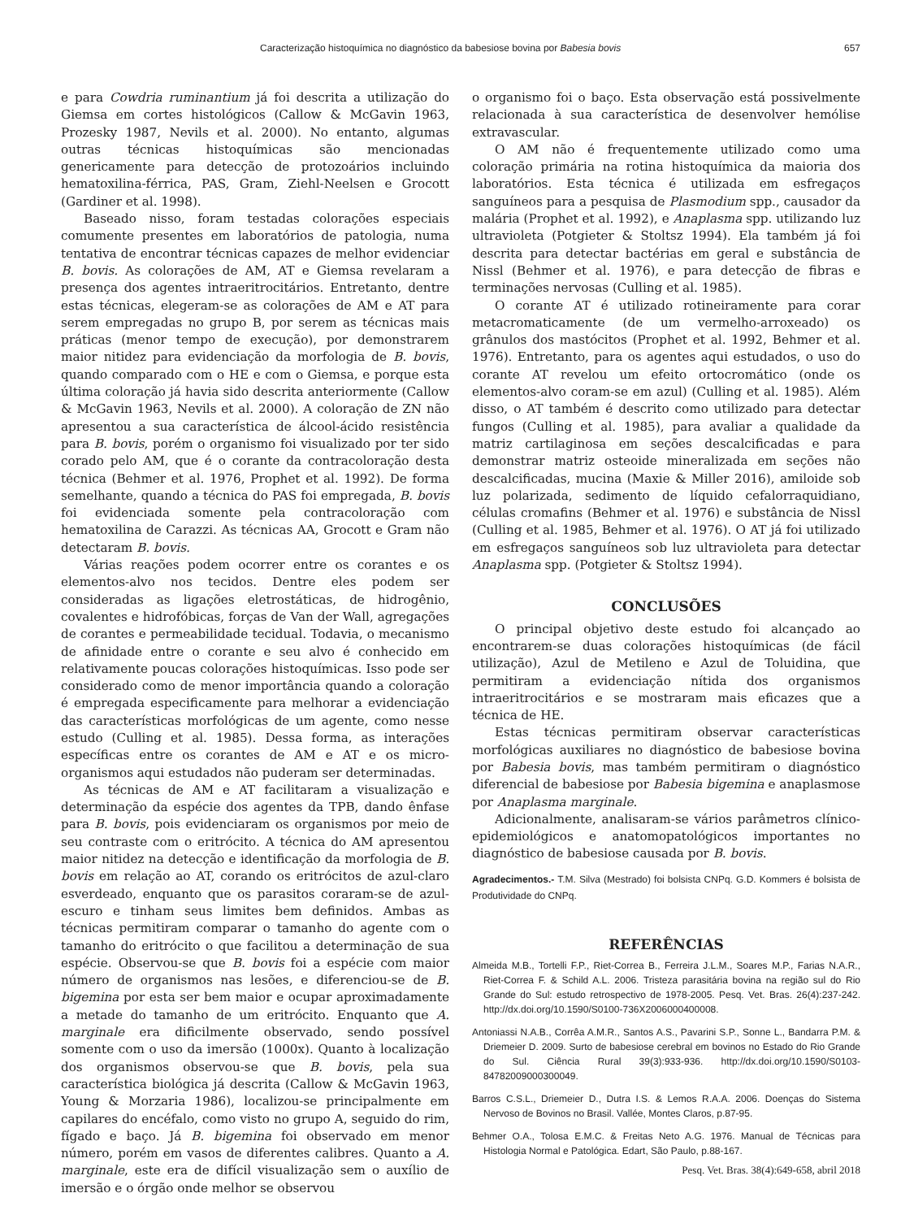Caracterização histoquímica no diagnóstico da babesiose bovina por Babesia bovis 657
e para Cowdria ruminantium já foi descrita a utilização do Giemsa em cortes histológicos (Callow & McGavin 1963, Prozesky 1987, Nevils et al. 2000). No entanto, algumas outras técnicas histoquímicas são mencionadas genericamente para detecção de protozoários incluindo hematoxilina-férrica, PAS, Gram, Ziehl-Neelsen e Grocott (Gardiner et al. 1998).
Baseado nisso, foram testadas colorações especiais comumente presentes em laboratórios de patologia, numa tentativa de encontrar técnicas capazes de melhor evidenciar B. bovis. As colorações de AM, AT e Giemsa revelaram a presença dos agentes intraeritrocitários. Entretanto, dentre estas técnicas, elegeram-se as colorações de AM e AT para serem empregadas no grupo B, por serem as técnicas mais práticas (menor tempo de execução), por demonstrarem maior nitidez para evidenciação da morfologia de B. bovis, quando comparado com o HE e com o Giemsa, e porque esta última coloração já havia sido descrita anteriormente (Callow & McGavin 1963, Nevils et al. 2000). A coloração de ZN não apresentou a sua característica de álcool-ácido resistência para B. bovis, porém o organismo foi visualizado por ter sido corado pelo AM, que é o corante da contracoloração desta técnica (Behmer et al. 1976, Prophet et al. 1992). De forma semelhante, quando a técnica do PAS foi empregada, B. bovis foi evidenciada somente pela contracoloração com hematoxilina de Carazzi. As técnicas AA, Grocott e Gram não detectaram B. bovis.
Várias reações podem ocorrer entre os corantes e os elementos-alvo nos tecidos. Dentre eles podem ser consideradas as ligações eletrostáticas, de hidrogênio, covalentes e hidrofóbicas, forças de Van der Wall, agregações de corantes e permeabilidade tecidual. Todavia, o mecanismo de afinidade entre o corante e seu alvo é conhecido em relativamente poucas colorações histoquímicas. Isso pode ser considerado como de menor importância quando a coloração é empregada especificamente para melhorar a evidenciação das características morfológicas de um agente, como nesse estudo (Culling et al. 1985). Dessa forma, as interações específicas entre os corantes de AM e AT e os micro-organismos aqui estudados não puderam ser determinadas.
As técnicas de AM e AT facilitaram a visualização e determinação da espécie dos agentes da TPB, dando ênfase para B. bovis, pois evidenciaram os organismos por meio de seu contraste com o eritrócito. A técnica do AM apresentou maior nitidez na detecção e identificação da morfologia de B. bovis em relação ao AT, corando os eritrócitos de azul-claro esverdeado, enquanto que os parasitos coraram-se de azul-escuro e tinham seus limites bem definidos. Ambas as técnicas permitiram comparar o tamanho do agente com o tamanho do eritrócito o que facilitou a determinação de sua espécie. Observou-se que B. bovis foi a espécie com maior número de organismos nas lesões, e diferenciou-se de B. bigemina por esta ser bem maior e ocupar aproximadamente a metade do tamanho de um eritrócito. Enquanto que A. marginale era dificilmente observado, sendo possível somente com o uso da imersão (1000x). Quanto à localização dos organismos observou-se que B. bovis, pela sua característica biológica já descrita (Callow & McGavin 1963, Young & Morzaria 1986), localizou-se principalmente em capilares do encéfalo, como visto no grupo A, seguido do rim, fígado e baço. Já B. bigemina foi observado em menor número, porém em vasos de diferentes calibres. Quanto a A. marginale, este era de difícil visualização sem o auxílio de imersão e o órgão onde melhor se observou
o organismo foi o baço. Esta observação está possivelmente relacionada à sua característica de desenvolver hemólise extravascular.
O AM não é frequentemente utilizado como uma coloração primária na rotina histoquímica da maioria dos laboratórios. Esta técnica é utilizada em esfregaços sanguíneos para a pesquisa de Plasmodium spp., causador da malária (Prophet et al. 1992), e Anaplasma spp. utilizando luz ultravioleta (Potgieter & Stoltsz 1994). Ela também já foi descrita para detectar bactérias em geral e substância de Nissl (Behmer et al. 1976), e para detecção de fibras e terminações nervosas (Culling et al. 1985).
O corante AT é utilizado rotineiramente para corar metacromaticamente (de um vermelho-arroxeado) os grânulos dos mastócitos (Prophet et al. 1992, Behmer et al. 1976). Entretanto, para os agentes aqui estudados, o uso do corante AT revelou um efeito ortocromático (onde os elementos-alvo coram-se em azul) (Culling et al. 1985). Além disso, o AT também é descrito como utilizado para detectar fungos (Culling et al. 1985), para avaliar a qualidade da matriz cartilaginosa em seções descalcificadas e para demonstrar matriz osteoide mineralizada em seções não descalcificadas, mucina (Maxie & Miller 2016), amiloide sob luz polarizada, sedimento de líquido cefalorraquidiano, células cromafins (Behmer et al. 1976) e substância de Nissl (Culling et al. 1985, Behmer et al. 1976). O AT já foi utilizado em esfregaços sanguíneos sob luz ultravioleta para detectar Anaplasma spp. (Potgieter & Stoltsz 1994).
CONCLUSÕES
O principal objetivo deste estudo foi alcançado ao encontrarem-se duas colorações histoquímicas (de fácil utilização), Azul de Metileno e Azul de Toluidina, que permitiram a evidenciação nítida dos organismos intraeritrocitários e se mostraram mais eficazes que a técnica de HE.
Estas técnicas permitiram observar características morfológicas auxiliares no diagnóstico de babesiose bovina por Babesia bovis, mas também permitiram o diagnóstico diferencial de babesiose por Babesia bigemina e anaplasmose por Anaplasma marginale.
Adicionalmente, analisaram-se vários parâmetros clínico-epidemiológicos e anatomopatológicos importantes no diagnóstico de babesiose causada por B. bovis.
Agradecimentos.- T.M. Silva (Mestrado) foi bolsista CNPq. G.D. Kommers é bolsista de Produtividade do CNPq.
REFERÊNCIAS
Almeida M.B., Tortelli F.P., Riet-Correa B., Ferreira J.L.M., Soares M.P., Farias N.A.R., Riet-Correa F. & Schild A.L. 2006. Tristeza parasitária bovina na região sul do Rio Grande do Sul: estudo retrospectivo de 1978-2005. Pesq. Vet. Bras. 26(4):237-242. http://dx.doi.org/10.1590/S0100-736X2006000400008.
Antoniassi N.A.B., Corrêa A.M.R., Santos A.S., Pavarini S.P., Sonne L., Bandarra P.M. & Driemeier D. 2009. Surto de babesiose cerebral em bovinos no Estado do Rio Grande do Sul. Ciência Rural 39(3):933-936. http://dx.doi.org/10.1590/S0103-84782009000300049.
Barros C.S.L., Driemeier D., Dutra I.S. & Lemos R.A.A. 2006. Doenças do Sistema Nervoso de Bovinos no Brasil. Vallée, Montes Claros, p.87-95.
Behmer O.A., Tolosa E.M.C. & Freitas Neto A.G. 1976. Manual de Técnicas para Histologia Normal e Patológica. Edart, São Paulo, p.88-167.
Pesq. Vet. Bras. 38(4):649-658, abril 2018